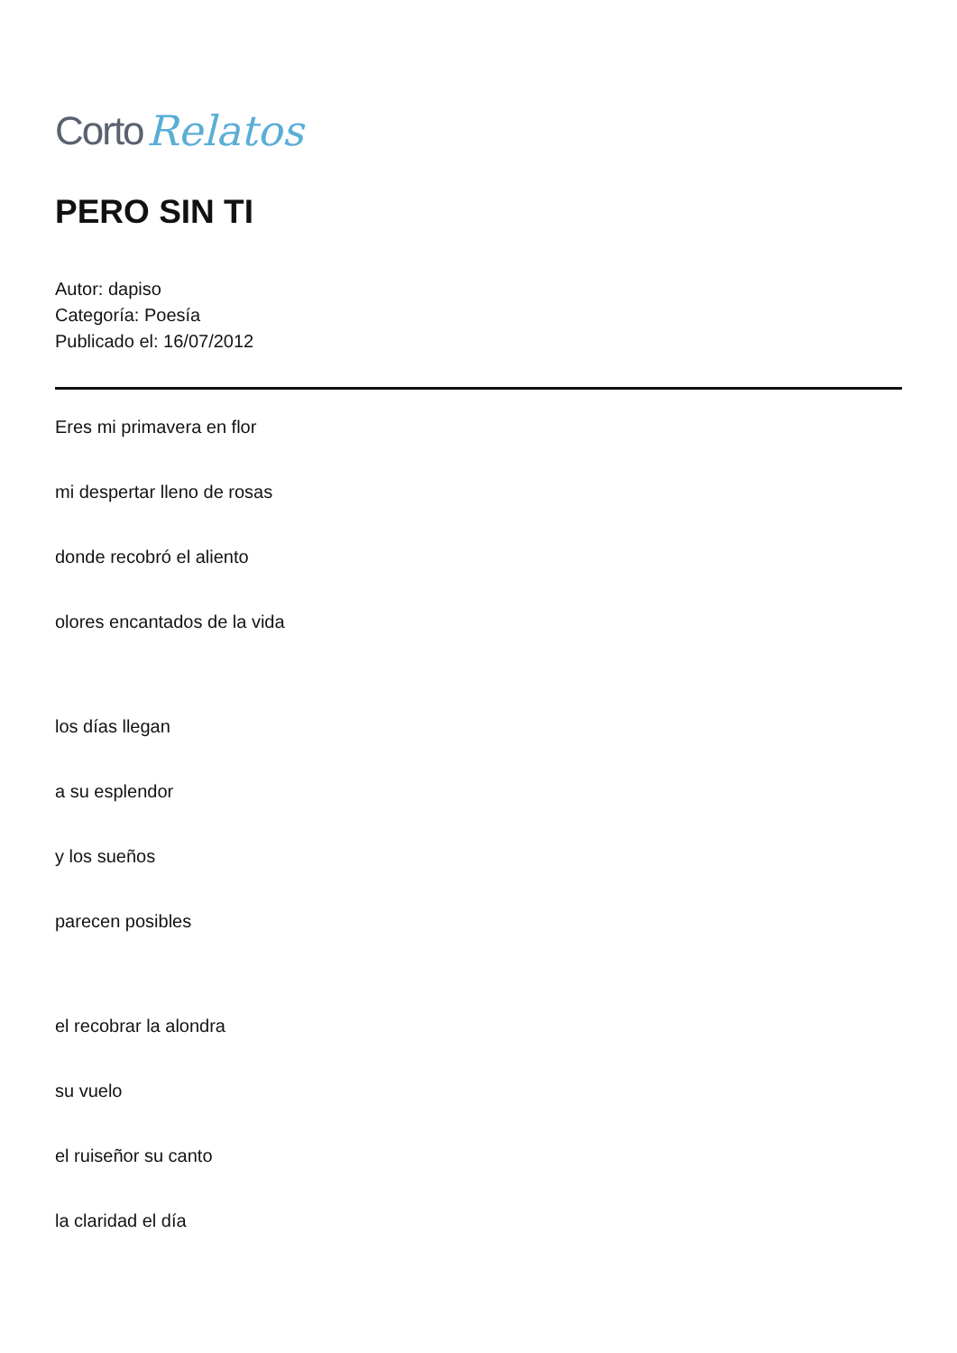Corto Relatos
PERO SIN TI
Autor: dapiso
Categoría: Poesía
Publicado el: 16/07/2012
Eres mi primavera en flor
mi despertar lleno de rosas
donde recobró el aliento
olores encantados de la vida
los días llegan
a su esplendor
y los sueños
parecen posibles
el recobrar la alondra
su vuelo
el ruiseñor su canto
la claridad el día